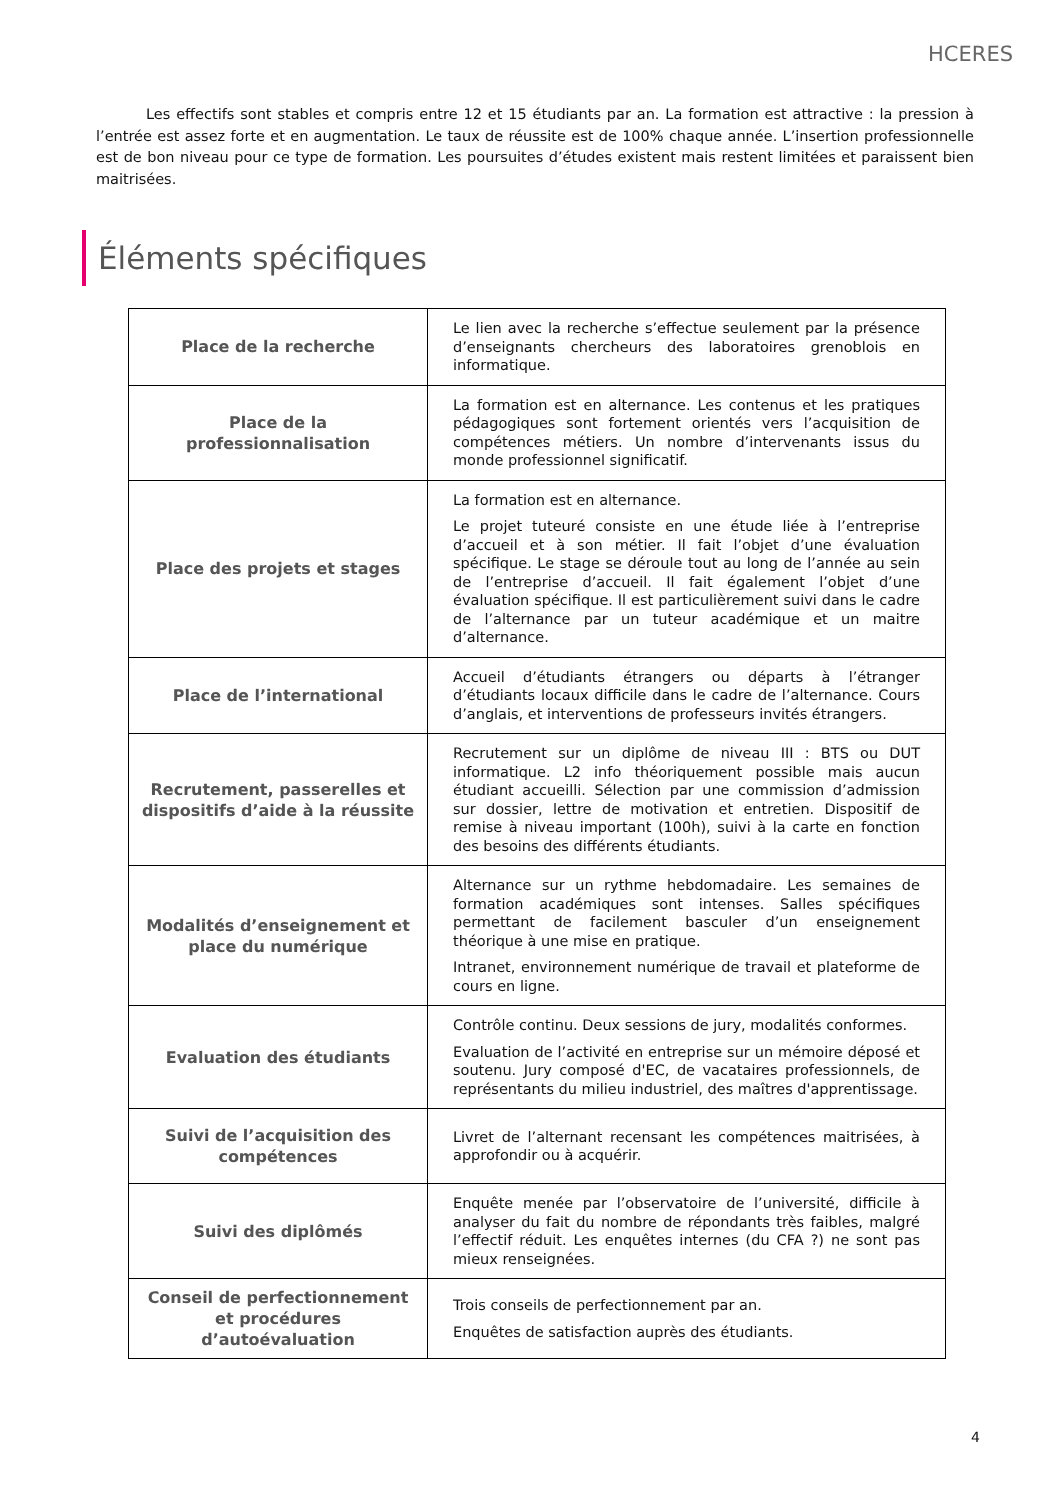HCERES
Les effectifs sont stables et compris entre 12 et 15 étudiants par an. La formation est attractive : la pression à l’entrée est assez forte et en augmentation. Le taux de réussite est de 100% chaque année. L’insertion professionnelle est de bon niveau pour ce type de formation. Les poursuites d’études existent mais restent limitées et paraissent bien maitrisées.
Éléments spécifiques
| Place de la recherche | Le lien avec la recherche s’effectue seulement par la présence d’enseignants chercheurs des laboratoires grenoblois en informatique. |
| Place de la professionnalisation | La formation est en alternance. Les contenus et les pratiques pédagogiques sont fortement orientés vers l’acquisition de compétences métiers. Un nombre d’intervenants issus du monde professionnel significatif. |
| Place des projets et stages | La formation est en alternance. Le projet tuteuré consiste en une étude liée à l’entreprise d’accueil et à son métier. Il fait l’objet d’une évaluation spécifique. Le stage se déroule tout au long de l’année au sein de l’entreprise d’accueil. Il fait également l’objet d’une évaluation spécifique. Il est particulièrement suivi dans le cadre de l’alternance par un tuteur académique et un maitre d’alternance. |
| Place de l’international | Accueil d’étudiants étrangers ou départs à l’étranger d’étudiants locaux difficile dans le cadre de l’alternance. Cours d’anglais, et interventions de professeurs invités étrangers. |
| Recrutement, passerelles et dispositifs d’aide à la réussite | Recrutement sur un diplôme de niveau III : BTS ou DUT informatique. L2 info théoriquement possible mais aucun étudiant accueilli. Sélection par une commission d’admission sur dossier, lettre de motivation et entretien. Dispositif de remise à niveau important (100h), suivi à la carte en fonction des besoins des différents étudiants. |
| Modalités d’enseignement et place du numérique | Alternance sur un rythme hebdomadaire. Les semaines de formation académiques sont intenses. Salles spécifiques permettant de facilement basculer d’un enseignement théorique à une mise en pratique. Intranet, environnement numérique de travail et plateforme de cours en ligne. |
| Evaluation des étudiants | Contrôle continu. Deux sessions de jury, modalités conformes. Evaluation de l’activité en entreprise sur un mémoire déposé et soutenu. Jury composé d'EC, de vacataires professionnels, de représentants du milieu industriel, des maîtres d'apprentissage. |
| Suivi de l’acquisition des compétences | Livret de l’alternant recensant les compétences maitrisées, à approfondir ou à acquérir. |
| Suivi des diplômés | Enquête menée par l’observatoire de l’université, difficile à analyser du fait du nombre de répondants très faibles, malgré l’effectif réduit. Les enquêtes internes (du CFA ?) ne sont pas mieux renseignées. |
| Conseil de perfectionnement et procédures d’autoévaluation | Trois conseils de perfectionnement par an. Enquêtes de satisfaction auprès des étudiants. |
4